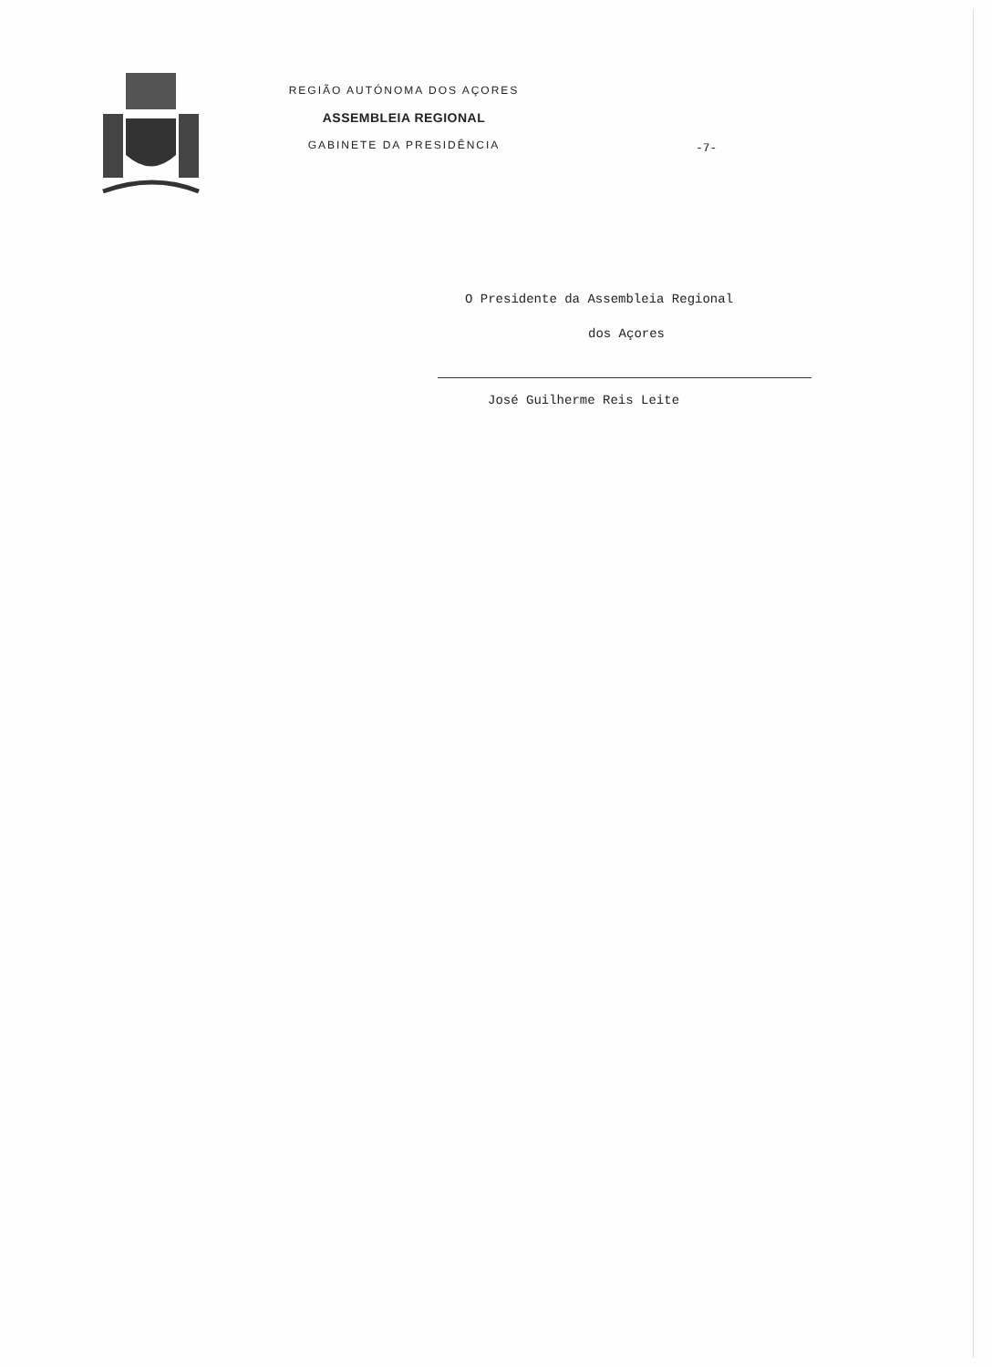REGIÃO AUTÓNOMA DOS AÇORES
ASSEMBLEIA REGIONAL
GABINETE DA PRESIDÊNCIA
-7-
O Presidente da Assembleia Regional
dos Açores
José Guilherme Reis Leite